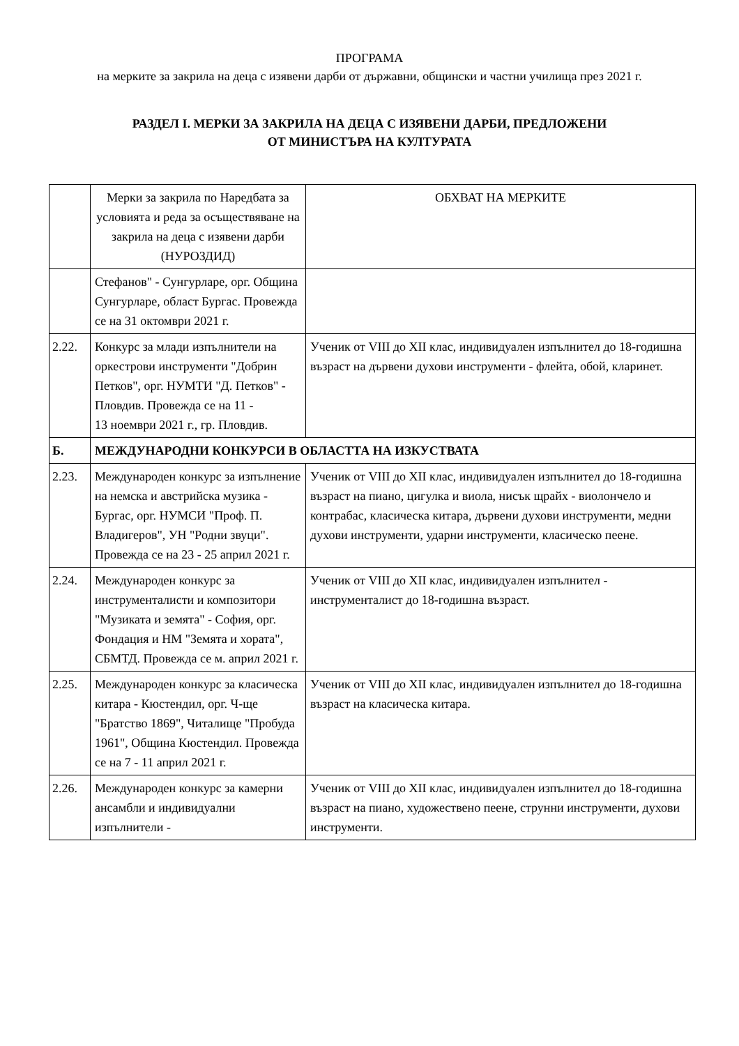ПРОГРАМА
на мерките за закрила на деца с изявени дарби от държавни, общински и частни училища през 2021 г.
РАЗДЕЛ I. МЕРКИ ЗА ЗАКРИЛА НА ДЕЦА С ИЗЯВЕНИ ДАРБИ, ПРЕДЛОЖЕНИ
ОТ МИНИСТЪРА НА КУЛТУРАТА
| | Мерки за закрила по Наредбата за условията и реда за осъществяване на закрила на деца с изявени дарби (НУРОЗДИД) | ОБХВАТ НА МЕРКИТЕ |
| | Стефанов" - Сунгурларе, орг. Община Сунгурларе, област Бургас. Провежда се на 31 октомври 2021 г. | |
| 2.22. | Конкурс за млади изпълнители на оркестрови инструменти "Добрин Петков", орг. НУМТИ "Д. Петков" - Пловдив. Провежда се на 11 - 13 ноември 2021 г., гр. Пловдив. | Ученик от VIII до XII клас, индивидуален изпълнител до 18-годишна възраст на дървени духови инструменти - флейта, обой, кларинет. |
| Б. | МЕЖДУНАРОДНИ КОНКУРСИ В ОБЛАСТТА НА ИЗКУСТВАТА | |
| 2.23. | Международен конкурс за изпълнение на немска и австрийска музика - Бургас, орг. НУМСИ "Проф. П. Владигеров", УН "Родни звуци". Провежда се на 23 - 25 април 2021 г. | Ученик от VIII до XII клас, индивидуален изпълнител до 18-годишна възраст на пиано, цигулка и виола, нисък щрайх - виолончело и контрабас, класическа китара, дървени духови инструменти, медни духови инструменти, ударни инструменти, класическо пеене. |
| 2.24. | Международен конкурс за инструменталисти и композитори "Музиката и земята" - София, орг. Фондация и НМ "Земята и хората", СБМТД. Провежда се м. април 2021 г. | Ученик от VIII до XII клас, индивидуален изпълнител - инструменталист до 18-годишна възраст. |
| 2.25. | Международен конкурс за класическа китара - Кюстендил, орг. Ч-ще "Братство 1869", Читалище "Пробуда 1961", Община Кюстендил. Провежда се на 7 - 11 април 2021 г. | Ученик от VIII до XII клас, индивидуален изпълнител до 18-годишна възраст на класическа китара. |
| 2.26. | Международен конкурс за камерни ансамбли и индивидуални изпълнители - | Ученик от VIII до XII клас, индивидуален изпълнител до 18-годишна възраст на пиано, художествено пеене, струнни инструменти, духови инструменти. |